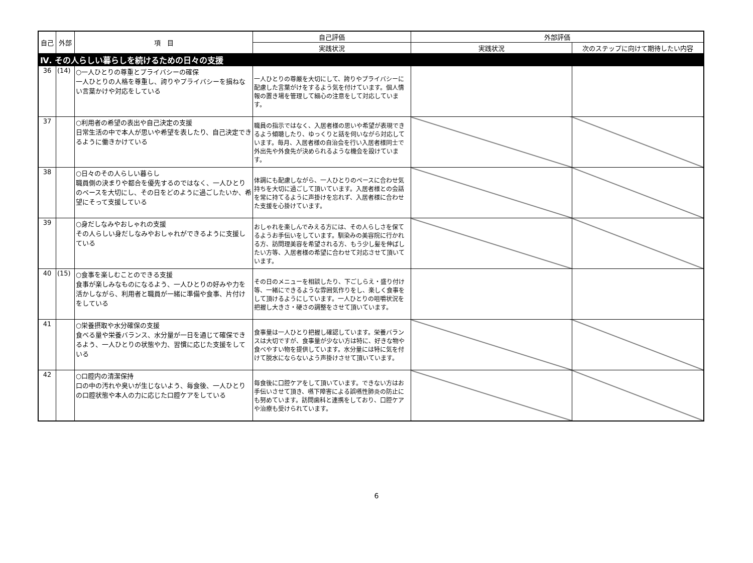| 自己 | 外部 | 項 目 | 自己評価 | 外部評価 | |
| --- | --- | --- | --- | --- | --- |
| | | | 実践状況 | 実践状況 | 次のステップに向けて期待したい内容 |
| Ⅳ. その人らしい暮らしを続けるための日々の支援 | | | | | |
| 36 | (14) | ○一人ひとりの尊重とプライバシーの確保 一人ひとりの人格を尊重し、誇りやプライバシーを損ねない言葉かけや対応をしている | 一人ひとりの尊厳を大切にして、誇りやプライバシーに配慮した言葉がけをするよう気を付けています。個人情報の置き場を管理して細心の注意をして対応しています。 | | |
| 37 | | ○利用者の希望の表出や自己決定の支援 日常生活の中で本人が思いや希望を表したり、自己決定できるように働きかけている | 職員の指示ではなく、入居者様の思いや希望が表現できるよう傾聴したり、ゆっくりと話を伺いながら対応しています。毎月、入居者様の自治会を行い入居者様同士で外出先や外食先が決められるような機会を設けています。 | | |
| 38 | | ○日々のその人らしい暮らし 職員側の決まりや都合を優先するのではなく、一人ひとりのペースを大切にし、その日をどのように過ごしたいか、希望にそって支援している | 体調にも配慮しながら、一人ひとりのペースに合わせ気持ちを大切に過ごして頂いています。入居者様との会話を常に持てるように声掛けを忘れず、入居者様に合わせた支援を心掛けています。 | | |
| 39 | | ○身だしなみやおしゃれの支援 その人らしい身だしなみやおしゃれができるように支援している | おしゃれを楽しんでみえる方には、その人らしさを保てるようお手伝いをしています。馴染みの美容院に行かれる方、訪問理美容を希望される方、もう少し髪を伸ばしたい方等、入居者様の希望に合わせて対応させて頂いています。 | | |
| 40 | (15) | ○食事を楽しむことのできる支援 食事が楽しみなものになるよう、一人ひとりの好みや力を活かしながら、利用者と職員が一緒に準備や食事、片付けをしている | その日のメニューを相談したり、下ごしらえ・盛り付け等、一緒にできるような雰囲気作りをし、楽しく食事をして頂けるようにしています。一人ひとりの咀嚼状況を把握し大きさ・硬さの調整をさせて頂いています。 | | |
| 41 | | ○栄養摂取や水分確保の支援 食べる量や栄養バランス、水分量が一日を通じて確保できるよう、一人ひとりの状態や力、習慣に応じた支援をしている | 食事量は一人ひとり把握し確認しています。栄養バランスは大切ですが、食事量が少ない方は特に、好きな物や食べやすい物を提供しています。水分量には特に気を付けて脱水にならないよう声掛けさせて頂いています。 | | |
| 42 | | ○口腔内の清潔保持 口の中の汚れや臭いが生じないよう、毎食後、一人ひとりの口腔状態や本人の力に応じた口腔ケアをしている | 毎食後に口腔ケアをして頂いています。できない方はお手伝いさせて頂き、嚥下障害による誤嚥性肺炎の防止にも努めています。訪問歯科と連携をしており、口腔ケアや治療も受けられています。 | | |
6